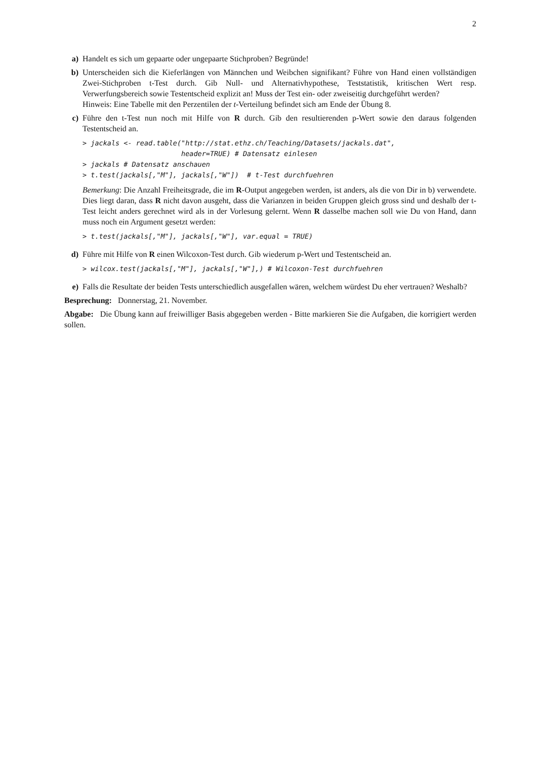2
a) Handelt es sich um gepaarte oder ungepaarte Stichproben? Begründe!
b) Unterscheiden sich die Kieferlängen von Männchen und Weibchen signifikant? Führe von Hand einen vollständigen Zwei-Stichproben t-Test durch. Gib Null- und Alternativhypothese, Teststatistik, kritischen Wert resp. Verwerfungsbereich sowie Testentscheid explizit an! Muss der Test ein- oder zweiseitig durchgeführt werden?
Hinweis: Eine Tabelle mit den Perzentilen der t-Verteilung befindet sich am Ende der Übung 8.
c) Führe den t-Test nun noch mit Hilfe von R durch. Gib den resultierenden p-Wert sowie den daraus folgenden Testentscheid an.
> jackals <- read.table("http://stat.ethz.ch/Teaching/Datasets/jackals.dat",
                        header=TRUE) # Datensatz einlesen
> jackals # Datensatz anschauen
> t.test(jackals[,"M"], jackals[,"W"])  # t-Test durchfuehren
Bemerkung: Die Anzahl Freiheitsgrade, die im R-Output angegeben werden, ist anders, als die von Dir in b) verwendete. Dies liegt daran, dass R nicht davon ausgeht, dass die Varianzen in beiden Gruppen gleich gross sind und deshalb der t-Test leicht anders gerechnet wird als in der Vorlesung gelernt. Wenn R dasselbe machen soll wie Du von Hand, dann muss noch ein Argument gesetzt werden:
> t.test(jackals[,"M"], jackals[,"W"], var.equal = TRUE)
d) Führe mit Hilfe von R einen Wilcoxon-Test durch. Gib wiederum p-Wert und Testentscheid an.
> wilcox.test(jackals[,"M"], jackals[,"W"],) # Wilcoxon-Test durchfuehren
e) Falls die Resultate der beiden Tests unterschiedlich ausgefallen wären, welchem würdest Du eher vertrauen? Weshalb?
Besprechung: Donnerstag, 21. November.
Abgabe: Die Übung kann auf freiwilliger Basis abgegeben werden - Bitte markieren Sie die Aufgaben, die korrigiert werden sollen.